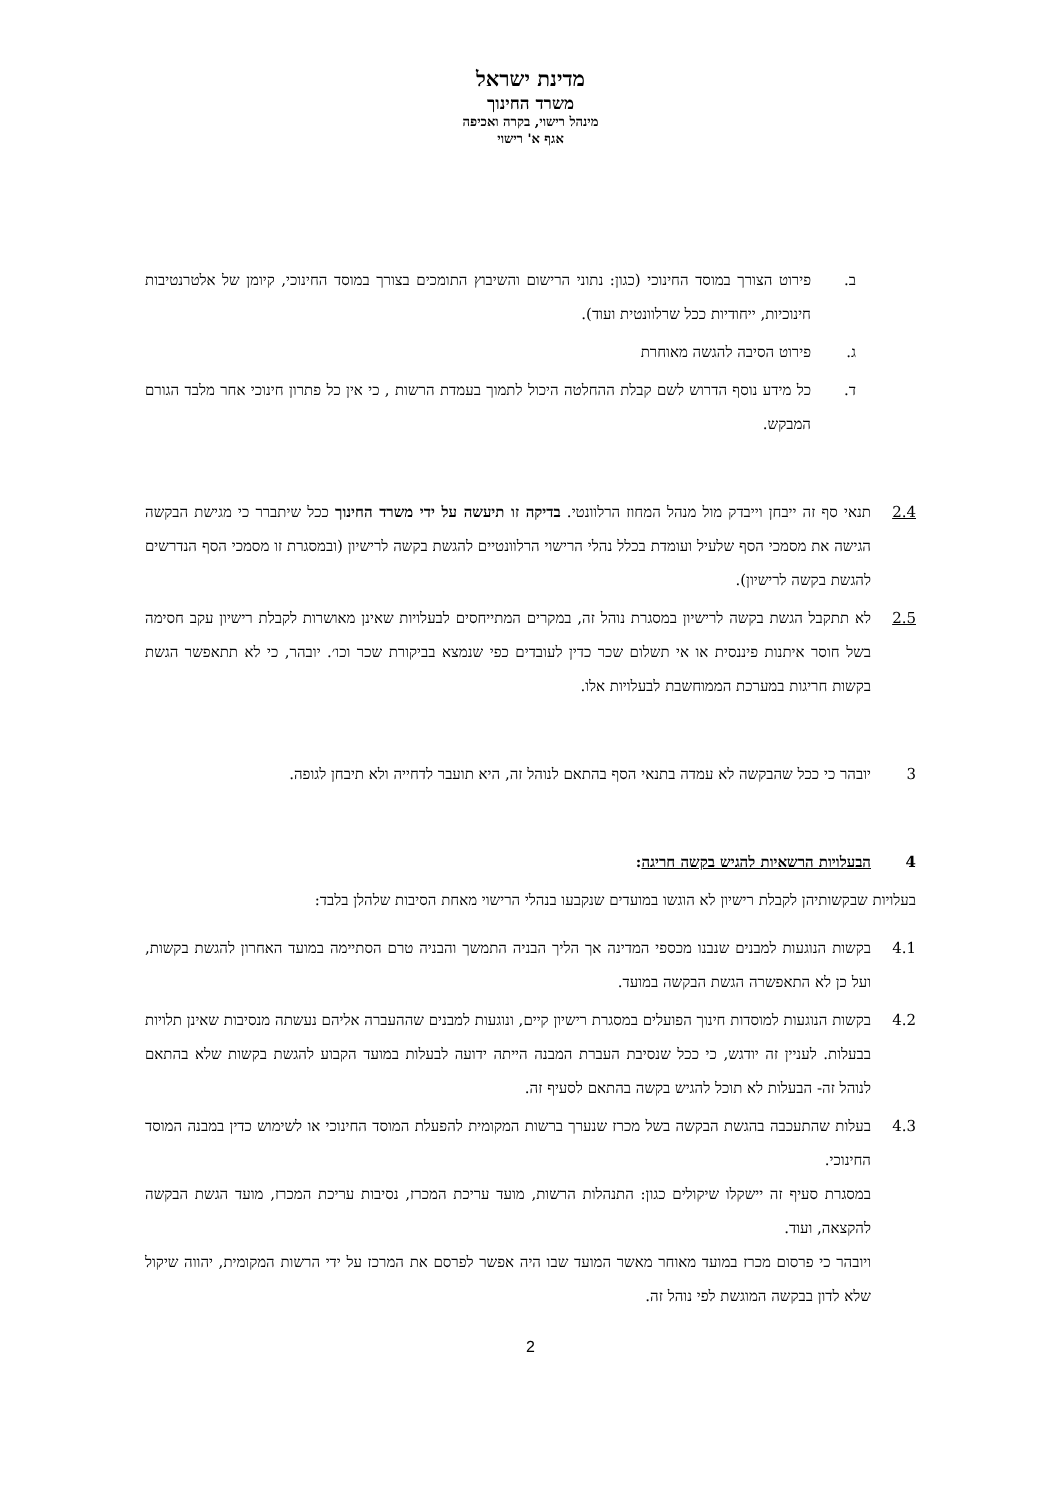מדינת ישראל
משרד החינוך
מינהל רישוי, בקרה ואכיפה
אגף א' רישוי
ב. פירוט הצורך במוסד החינוכי (כגון: נתוני הרישום והשיבוץ התומכים בצורך במוסד החינוכי, קיומן של אלטרנטיבות חינוכיות, ייחודיות ככל שרלוונטית ועוד).
ג. פירוט הסיבה להגשה מאוחרת
ד. כל מידע נוסף הדרוש לשם קבלת ההחלטה היכול לתמוך בעמדת הרשות , כי אין כל פתרון חינוכי אחר מלבד הגורם המבקש.
2.4 תנאי סף זה ייבחן וייבדק מול מנהל המחוז הרלוונטי. בדיקה זו תיעשה על ידי משרד החינוך ככל שיתברר כי מגישת הבקשה הגישה את מסמכי הסף שלעיל ועומדת בכלל נהלי הרישוי הרלוונטיים להגשת בקשה לרישיון (ובמסגרת זו מסמכי הסף הנדרשים להגשת בקשה לרישיון).
2.5 לא תתקבל הגשת בקשה לרישיון במסגרת נוהל זה, במקרים המתייחסים לבעלויות שאינן מאושרות לקבלת רישיון עקב חסימה בשל חוסר איתנות פיננסית או אי תשלום שכר כדין לעובדים כפי שנמצא בביקורת שכר וכו׳. יובהר, כי לא תתאפשר הגשת בקשות חריגות במערכת הממוחשבת לבעלויות אלו.
3 יובהר כי ככל שהבקשה לא עמדה בתנאי הסף בהתאם לנוהל זה, היא תועבר לדחייה ולא תיבחן לגופה.
4 הבעלויות הרשאיות להגיש בקשה חריגה:
בעלויות שבקשותיהן לקבלת רישיון לא הוגשו במועדים שנקבעו בנהלי הרישוי מאחת הסיבות שלהלן בלבד:
4.1 בקשות הנוגעות למבנים שנבנו מכספי המדינה אך הליך הבניה התמשך והבניה טרם הסתיימה במועד האחרון להגשת בקשות, ועל כן לא התאפשרה הגשת הבקשה במועד.
4.2 בקשות הנוגעות למוסדות חינוך הפועלים במסגרת רישיון קיים, ונוגעות למבנים שההעברה אליהם נעשתה מנסיבות שאינן תלויות בבעלות. לעניין זה יודגש, כי ככל שנסיבת העברת המבנה הייתה ידועה לבעלות במועד הקבוע להגשת בקשות שלא בהתאם לנוהל זה- הבעלות לא תוכל להגיש בקשה בהתאם לסעיף זה.
4.3 בעלות שהתעכבה בהגשת הבקשה בשל מכרז שנערך ברשות המקומית להפעלת המוסד החינוכי או לשימוש כדין במבנה המוסד החינוכי.
במסגרת סעיף זה יישקלו שיקולים כגון: התנהלות הרשות, מועד עריכת המכרז, נסיבות עריכת המכרז, מועד הגשת הבקשה להקצאה, ועוד.
ויובהר כי פרסום מכרז במועד מאוחר מאשר המועד שבו היה אפשר לפרסם את המרכז על ידי הרשות המקומית, יהווה שיקול שלא לדון בבקשה המוגשת לפי נוהל זה.
2